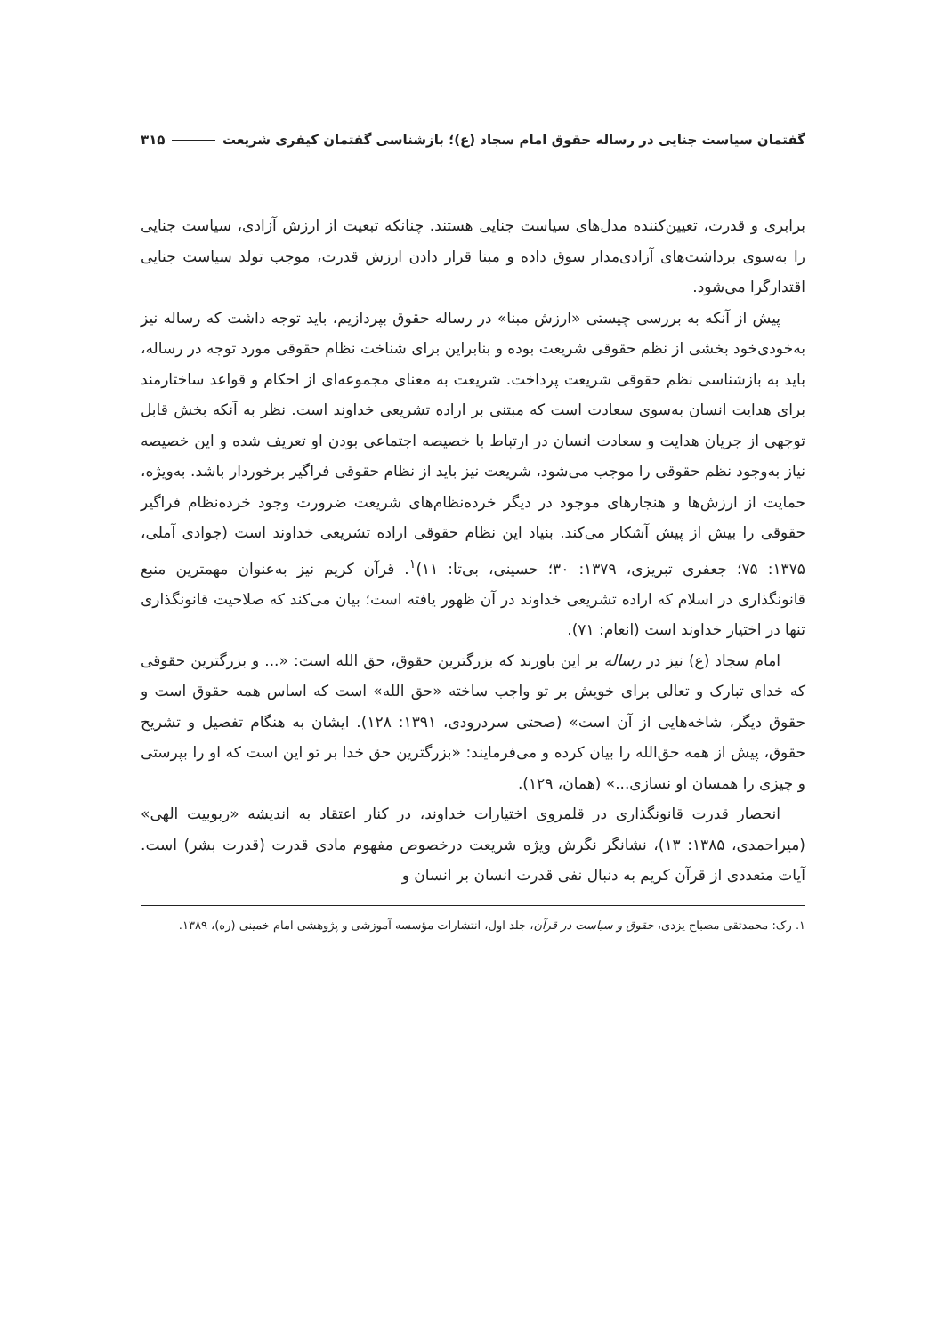گفتمان سیاست جنایی در رساله حقوق امام سجاد (ع)؛ بازشناسی گفتمان کیفری شریعت ۳۱۵
برابری و قدرت، تعیین‌کننده مدل‌های سیاست جنایی هستند. چنانکه تبعیت از ارزش آزادی، سیاست جنایی را به‌سوی برداشت‌های آزادی‌مدار سوق داده و مبنا قرار دادن ارزش قدرت، موجب تولد سیاست جنایی اقتدارگرا می‌شود.
پیش از آنکه به بررسی چیستی «ارزش مبنا» در رساله حقوق بپردازیم، باید توجه داشت که رساله نیز به‌خودی‌خود بخشی از نظم حقوقی شریعت بوده و بنابراین برای شناخت نظام حقوقی مورد توجه در رساله، باید به بازشناسی نظم حقوقی شریعت پرداخت. شریعت به معنای مجموعه‌ای از احکام و قواعد ساختارمند برای هدایت انسان به‌سوی سعادت است که مبتنی بر اراده تشریعی خداوند است. نظر به آنکه بخش قابل توجهی از جریان هدایت و سعادت انسان در ارتباط با خصیصه اجتماعی بودن او تعریف شده و این خصیصه نیاز به‌وجود نظم حقوقی را موجب می‌شود، شریعت نیز باید از نظام حقوقی فراگیر برخوردار باشد. به‌ویژه، حمایت از ارزش‌ها و هنجارهای موجود در دیگر خرده‌نظام‌های شریعت ضرورت وجود خرده‌نظام فراگیر حقوقی را بیش از پیش آشکار می‌کند. بنیاد این نظام حقوقی اراده تشریعی خداوند است (جوادی آملی، ۱۳۷۵: ۷۵؛ جعفری تبریزی، ۱۳۷۹: ۳۰؛ حسینی، بی‌تا: ۱۱)<sup>۱</sup>. قرآن کریم نیز به‌عنوان مهمترین منبع قانونگذاری در اسلام که اراده تشریعی خداوند در آن ظهور یافته است؛ بیان می‌کند که صلاحیت قانونگذاری تنها در اختیار خداوند است (انعام: ۷۱).
امام سجاد (ع) نیز در رساله بر این باورند که بزرگترین حقوق، حق الله است: «... و بزرگترین حقوقی که خدای تبارک و تعالی برای خویش بر تو واجب ساخته «حق الله» است که اساس همه حقوق است و حقوق دیگر، شاخه‌هایی از آن است» (صحتی سردرودی، ۱۳۹۱: ۱۲۸). ایشان به هنگام تفصیل و تشریح حقوق، پیش از همه حق‌الله را بیان کرده و می‌فرمایند: «بزرگترین حق خدا بر تو این است که او را بپرستی و چیزی را همسان او نسازی...» (همان، ۱۲۹).
انحصار قدرت قانونگذاری در قلمروی اختیارات خداوند، در کنار اعتقاد به اندیشه «ربوبیت الهی» (میراحمدی، ۱۳۸۵: ۱۳)، نشانگر نگرش ویژه شریعت درخصوص مفهوم مادی قدرت (قدرت بشر) است. آیات متعددی از قرآن کریم به دنبال نفی قدرت انسان بر انسان و
۱. رک: محمدتقی مصباح یزدی، حقوق و سیاست در قرآن، جلد اول، انتشارات مؤسسه آموزشی و پژوهشی امام خمینی (ره)، ۱۳۸۹.